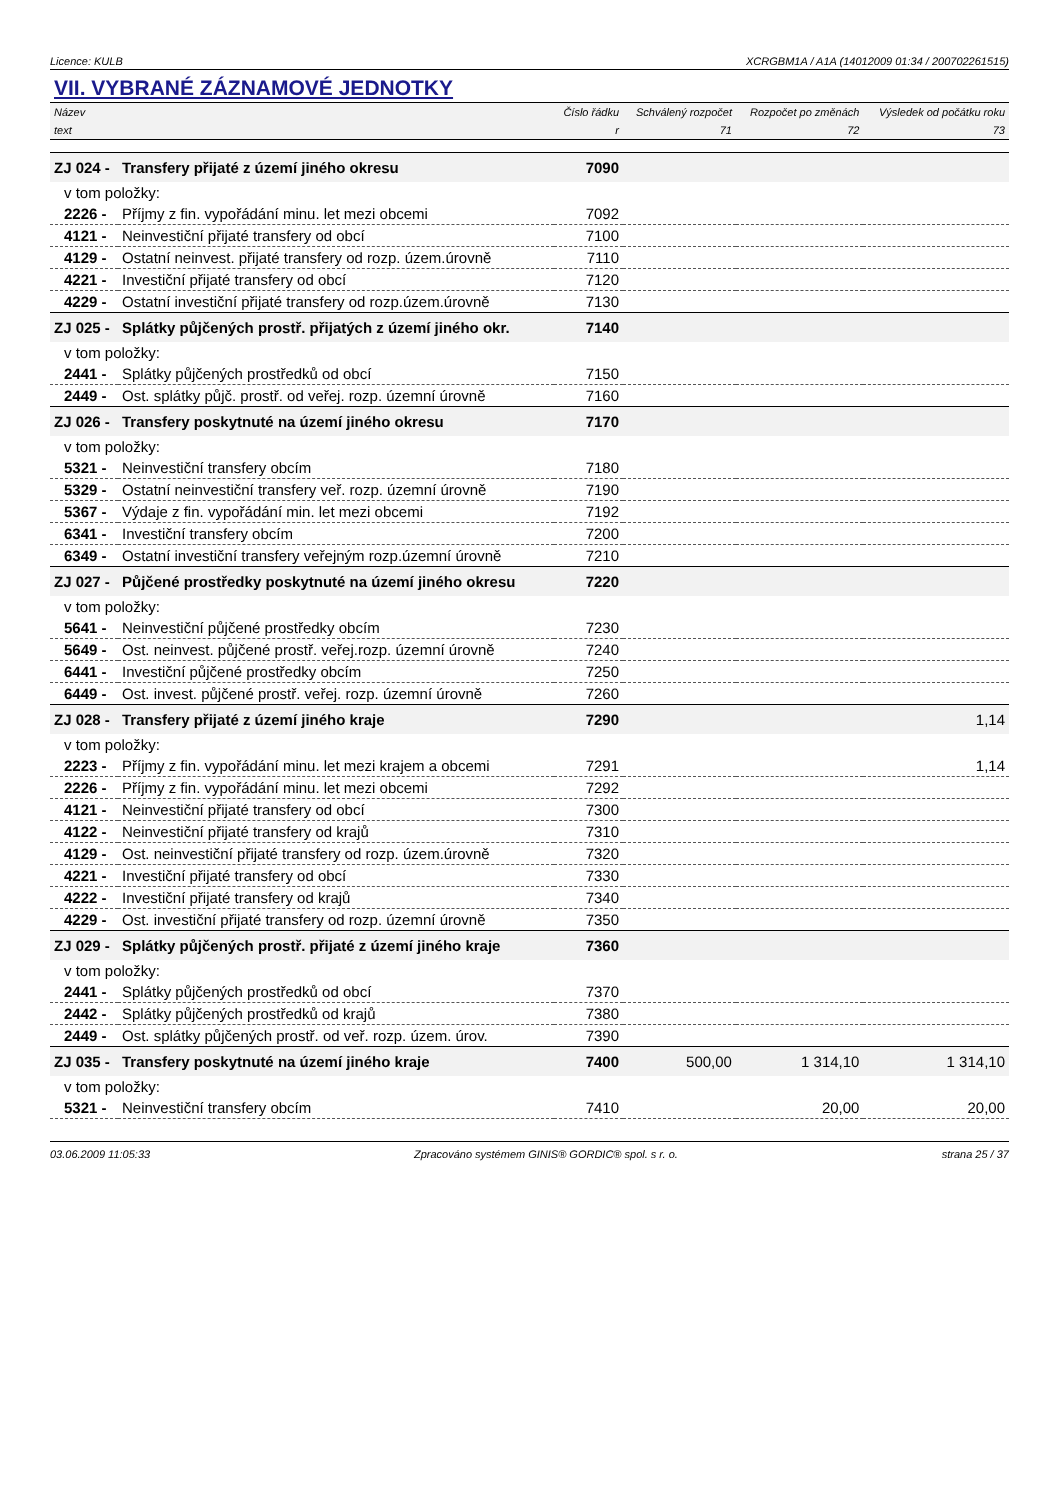Licence: KULB XCRGBM1A / A1A (14012009 01:34 / 200702261515)
VII. VYBRANÉ ZÁZNAMOVÉ JEDNOTKY
| Název | | Číslo řádku | Schválený rozpočet | Rozpočet po změnách | Výsledek od počátku roku |
| --- | --- | --- | --- | --- | --- |
| text | | r | 71 | 72 | 73 |
| ZJ 024 - | Transfery přijaté z území jiného okresu | 7090 | | | |
| v tom položky: | | | | | |
| 2226 - | Příjmy z fin. vypořádání minu. let mezi obcemi | 7092 | | | |
| 4121 - | Neinvestiční přijaté transfery od obcí | 7100 | | | |
| 4129 - | Ostatní neinvest. přijaté transfery od rozp. územ.úrovně | 7110 | | | |
| 4221 - | Investiční přijaté transfery od obcí | 7120 | | | |
| 4229 - | Ostatní investiční přijaté transfery od rozp.územ.úrovně | 7130 | | | |
| ZJ 025 - | Splátky půjčených prostř. přijatých z území jiného okr. | 7140 | | | |
| v tom položky: | | | | | |
| 2441 - | Splátky půjčených prostředků od obcí | 7150 | | | |
| 2449 - | Ost. splátky půjč. prostř. od veřej. rozp. územní úrovně | 7160 | | | |
| ZJ 026 - | Transfery poskytnuté na území jiného okresu | 7170 | | | |
| v tom položky: | | | | | |
| 5321 - | Neinvestiční transfery obcím | 7180 | | | |
| 5329 - | Ostatní neinvestiční transfery veř. rozp. územní úrovně | 7190 | | | |
| 5367 - | Výdaje z fin. vypořádání min. let mezi obcemi | 7192 | | | |
| 6341 - | Investiční transfery obcím | 7200 | | | |
| 6349 - | Ostatní investiční transfery veřejným rozp.územní úrovně | 7210 | | | |
| ZJ 027 - | Půjčené prostředky poskytnuté na území jiného okresu | 7220 | | | |
| v tom položky: | | | | | |
| 5641 - | Neinvestiční půjčené prostředky obcím | 7230 | | | |
| 5649 - | Ost. neinvest. půjčené prostř. veřej.rozp. územní úrovně | 7240 | | | |
| 6441 - | Investiční půjčené prostředky obcím | 7250 | | | |
| 6449 - | Ost. invest. půjčené prostř. veřej. rozp. územní úrovně | 7260 | | | |
| ZJ 028 - | Transfery přijaté z území jiného kraje | 7290 | | | 1,14 |
| v tom položky: | | | | | |
| 2223 - | Příjmy z fin. vypořádání minu. let mezi krajem a obcemi | 7291 | | | 1,14 |
| 2226 - | Příjmy z fin. vypořádání minu. let mezi obcemi | 7292 | | | |
| 4121 - | Neinvestiční přijaté transfery od obcí | 7300 | | | |
| 4122 - | Neinvestiční přijaté transfery od krajů | 7310 | | | |
| 4129 - | Ost. neinvestiční přijaté transfery od rozp. územ.úrovně | 7320 | | | |
| 4221 - | Investiční přijaté transfery od obcí | 7330 | | | |
| 4222 - | Investiční přijaté transfery od krajů | 7340 | | | |
| 4229 - | Ost. investiční přijaté transfery od rozp. územní úrovně | 7350 | | | |
| ZJ 029 - | Splátky půjčených prostř. přijaté z území jiného kraje | 7360 | | | |
| v tom položky: | | | | | |
| 2441 - | Splátky půjčených prostředků od obcí | 7370 | | | |
| 2442 - | Splátky půjčených prostředků od krajů | 7380 | | | |
| 2449 - | Ost. splátky půjčených prostř. od veř. rozp. územ. úrov. | 7390 | | | |
| ZJ 035 - | Transfery poskytnuté na území jiného kraje | 7400 | 500,00 | 1 314,10 | 1 314,10 |
| v tom položky: | | | | | |
| 5321 - | Neinvestiční transfery obcím | 7410 | | 20,00 | 20,00 |
03.06.2009 11:05:33 Zpracováno systémem GINIS® GORDIC® spol. s r. o. strana 25 / 37